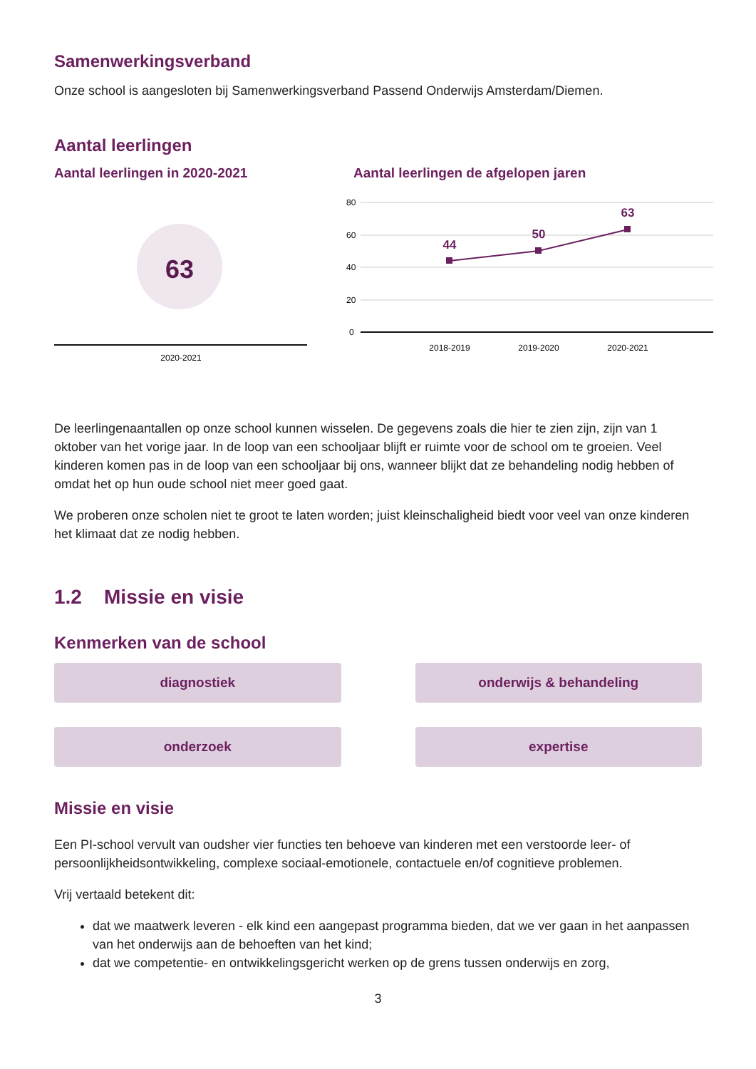Samenwerkingsverband
Onze school is aangesloten bij Samenwerkingsverband Passend Onderwijs Amsterdam/Diemen.
Aantal leerlingen
Aantal leerlingen in 2020-2021
63
2020-2021
Aantal leerlingen de afgelopen jaren
80
60
40
20
0
44
50
63
2018-2019
2019-2020
2020-2021
De leerlingenaantallen op onze school kunnen wisselen. De gegevens zoals die hier te zien zijn, zijn van 1 oktober van het vorige jaar. In de loop van een schooljaar blijft er ruimte voor de school om te groeien. Veel kinderen komen pas in de loop van een schooljaar bij ons, wanneer blijkt dat ze behandeling nodig hebben of omdat het op hun oude school niet meer goed gaat.
We proberen onze scholen niet te groot te laten worden; juist kleinschaligheid biedt voor veel van onze kinderen het klimaat dat ze nodig hebben.
1.2 Missie en visie
Kenmerken van de school
diagnostiek
onderwijs & behandeling
onderzoek
expertise
Missie en visie
Een PI-school vervult van oudsher vier functies ten behoeve van kinderen met een verstoorde leer- of persoonlijkheidsontwikkeling, complexe sociaal-emotionele, contactuele en/of cognitieve problemen.
Vrij vertaald betekent dit:
dat we maatwerk leveren - elk kind een aangepast programma bieden, dat we ver gaan in het aanpassen van het onderwijs aan de behoeften van het kind;
dat we competentie- en ontwikkelingsgericht werken op de grens tussen onderwijs en zorg,
3